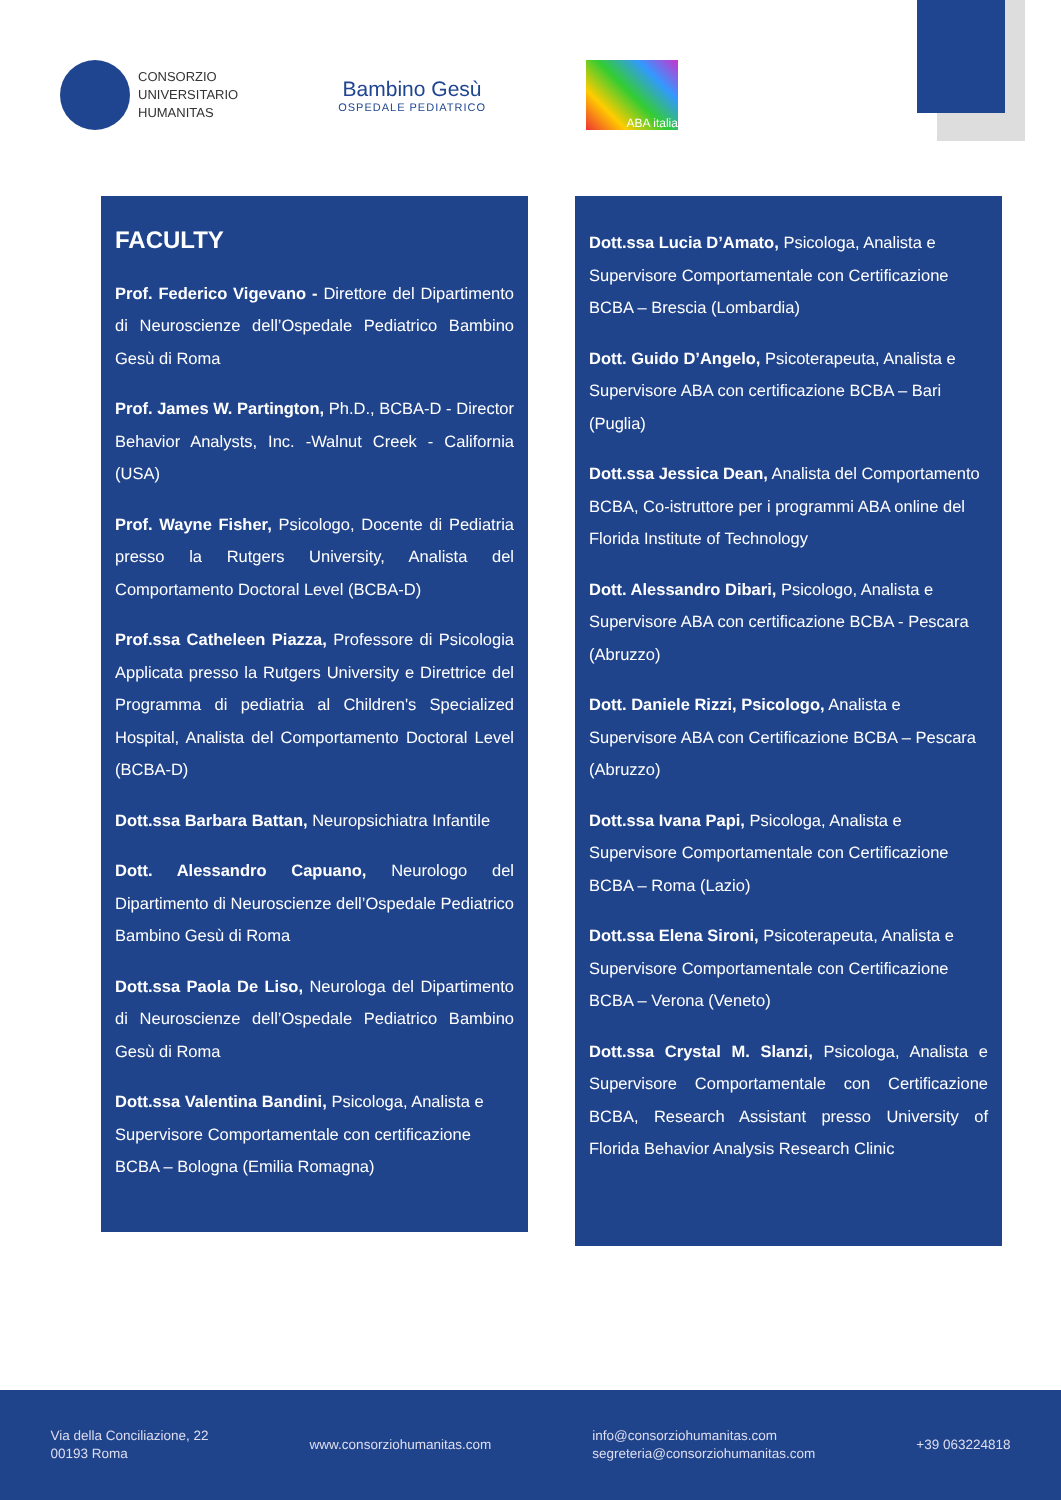CONSORZIO
UNIVERSITARIO
HUMANITAS
Bambino Gesù
OSPEDALE PEDIATRICO
ABA italia
FACULTY
Prof. Federico Vigevano - Direttore del Dipartimento di Neuroscienze dell’Ospedale Pediatrico Bambino Gesù di Roma
Prof. James W. Partington, Ph.D., BCBA-D - Director Behavior Analysts, Inc. -Walnut Creek - California (USA)
Prof. Wayne Fisher, Psicologo, Docente di Pediatria presso la Rutgers University, Analista del Comportamento Doctoral Level (BCBA-D)
Prof.ssa Catheleen Piazza, Professore di Psicologia Applicata presso la Rutgers University e Direttrice del Programma di pediatria al Children's Specialized Hospital, Analista del Comportamento Doctoral Level (BCBA-D)
Dott.ssa Barbara Battan, Neuropsichiatra Infantile
Dott. Alessandro Capuano, Neurologo del Dipartimento di Neuroscienze dell’Ospedale Pediatrico Bambino Gesù di Roma
Dott.ssa Paola De Liso, Neurologa del Dipartimento di Neuroscienze dell’Ospedale Pediatrico Bambino Gesù di Roma
Dott.ssa Valentina Bandini, Psicologa, Analista e Supervisore Comportamentale con certificazione BCBA – Bologna (Emilia Romagna)
Dott.ssa Lucia D’Amato, Psicologa, Analista e Supervisore Comportamentale con Certificazione BCBA – Brescia (Lombardia)
Dott. Guido D’Angelo, Psicoterapeuta, Analista e Supervisore ABA con certificazione BCBA – Bari (Puglia)
Dott.ssa Jessica Dean, Analista del Comportamento BCBA, Co-istruttore per i programmi ABA online del Florida Institute of Technology
Dott. Alessandro Dibari, Psicologo, Analista e Supervisore ABA con certificazione BCBA - Pescara (Abruzzo)
Dott. Daniele Rizzi, Psicologo, Analista e Supervisore ABA con Certificazione BCBA – Pescara (Abruzzo)
Dott.ssa Ivana Papi, Psicologa, Analista e Supervisore Comportamentale con Certificazione BCBA – Roma (Lazio)
Dott.ssa Elena Sironi, Psicoterapeuta, Analista e Supervisore Comportamentale con Certificazione BCBA – Verona (Veneto)
Dott.ssa Crystal M. Slanzi, Psicologa, Analista e Supervisore Comportamentale con Certificazione BCBA, Research Assistant presso University of Florida Behavior Analysis Research Clinic
Via della Conciliazione, 22
00193 Roma
www.consorziohumanitas.com
info@consorziohumanitas.com
segreteria@consorziohumanitas.com
+39 063224818